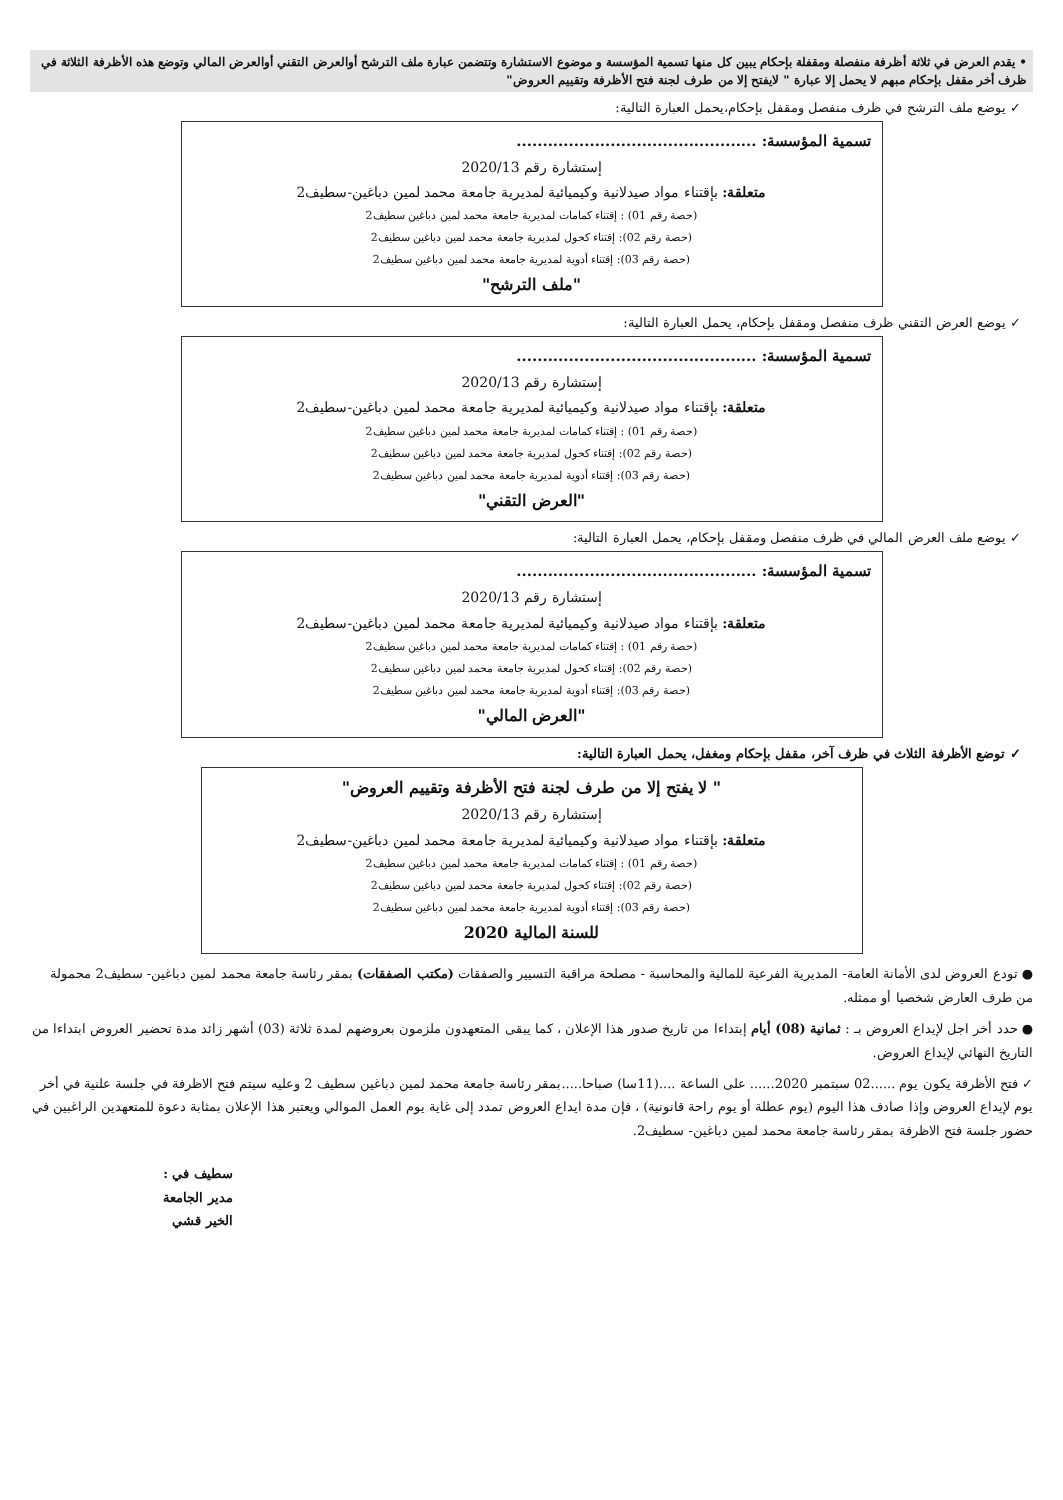• يقدم العرض في ثلاثة أظرفة منفصلة ومقفلة بإحكام يبين كل منها تسمية المؤسسة و موضوع الاستشارة وتتضمن عبارة ملف الترشح أوالعرض التقني أوالعرض المالي وتوضع هذه الأظرفة الثلاثة في ظرف أخر مقفل بإحكام مبهم لا يحمل إلا عبارة " لايفتح إلا من طرف لجنة فتح الأظرفة وتقييم العروض"
✓ يوضع ملف الترشح في ظرف منفصل ومقفل بإحكام،يحمل العبارة التالية:
تسمية المؤسسة: ..............................................
إستشارة رقم 2020/13
متعلقة: بإقتناء مواد صيدلانية وكيميائية لمديرية جامعة محمد لمين دباغين-سطيف2
(حصة رقم 01) : إقتناء كمامات لمديرية جامعة محمد لمين دباغين سطيف2
(حصة رقم 02): إقتناء كحول لمديرية جامعة محمد لمين دباغين سطيف2
(حصة رقم 03): إقتناء أدوية لمديرية جامعة محمد لمين دباغين سطيف2
"ملف الترشح"
✓ يوضع العرض التقني ظرف منفصل ومقفل بإحكام، يحمل العبارة التالية:
تسمية المؤسسة: ..............................................
إستشارة رقم 2020/13
متعلقة: بإقتناء مواد صيدلانية وكيميائية لمديرية جامعة محمد لمين دباغين-سطيف2
(حصة رقم 01) : إقتناء كمامات لمديرية جامعة محمد لمين دباغين سطيف2
(حصة رقم 02): إقتناء كحول لمديرية جامعة محمد لمين دباغين سطيف2
(حصة رقم 03): إقتناء أدوية لمديرية جامعة محمد لمين دباغين سطيف2
"العرض التقني"
✓ يوضع ملف العرض المالي في ظرف منفصل ومقفل بإحكام، يحمل العبارة التالية:
تسمية المؤسسة: ..............................................
إستشارة رقم 2020/13
متعلقة: بإقتناء مواد صيدلانية وكيميائية لمديرية جامعة محمد لمين دباغين-سطيف2
(حصة رقم 01) : إقتناء كمامات لمديرية جامعة محمد لمين دباغين سطيف2
(حصة رقم 02): إقتناء كحول لمديرية جامعة محمد لمين دباغين سطيف2
(حصة رقم 03): إقتناء أدوية لمديرية جامعة محمد لمين دباغين سطيف2
"العرض المالي"
✓ توضع الأظرفة الثلاث في ظرف آخر، مقفل بإحكام ومغفل، يحمل العبارة التالية:
" لا يفتح إلا من طرف لجنة فتح الأظرفة وتقييم العروض"
إستشارة رقم 2020/13
متعلقة: بإقتناء مواد صيدلانية وكيميائية لمديرية جامعة محمد لمين دباغين-سطيف2
(حصة رقم 01) : إقتناء كمامات لمديرية جامعة محمد لمين دباغين سطيف2
(حصة رقم 02): إقتناء كحول لمديرية جامعة محمد لمين دباغين سطيف2
(حصة رقم 03): إقتناء أدوية لمديرية جامعة محمد لمين دباغين سطيف2
للسنة المالية 2020
● تودع العروض لدى الأمانة العامة- المديرية الفرعية للمالية والمحاسبة - مصلحة مراقبة التسيير والصفقات (مكتب الصفقات) بمقر رئاسة جامعة محمد لمين دباغين- سطيف2 محمولة من طرف العارض شخصيا أو ممثله.
● حدد أخر اجل لإيداع العروض بـ : ثمانية (08) أيام إبتداءا من تاريخ صدور هذا الإعلان ، كما يبقى المتعهدون ملزمون بعروضهم لمدة ثلاثة (03) أشهر زائد مدة تحضير العروض ابتداءا من التاريخ النهائي لإيداع العروض.
✓ فتح الأظرفة يكون يوم ......02 سبتمبر 2020...... على الساعة ....(11سا) صباحا.....بمقر رئاسة جامعة محمد لمين دباغين سطيف 2 وعليه سيتم فتح الاظرفة في جلسة علنية في أخر يوم لإيداع العروض وإذا صادف هذا اليوم (يوم عطلة أو يوم راحة قانونية) ، فإن مدة ايداع العروض تمدد إلى غاية يوم العمل الموالي ويعتبر هذا الإعلان بمثابة دعوة للمتعهدين الراغبين في حضور جلسة فتح الاظرفة بمقر رئاسة جامعة محمد لمين دباغين- سطيف2.
سطيف في :
مدير الجامعة
الخير قشي